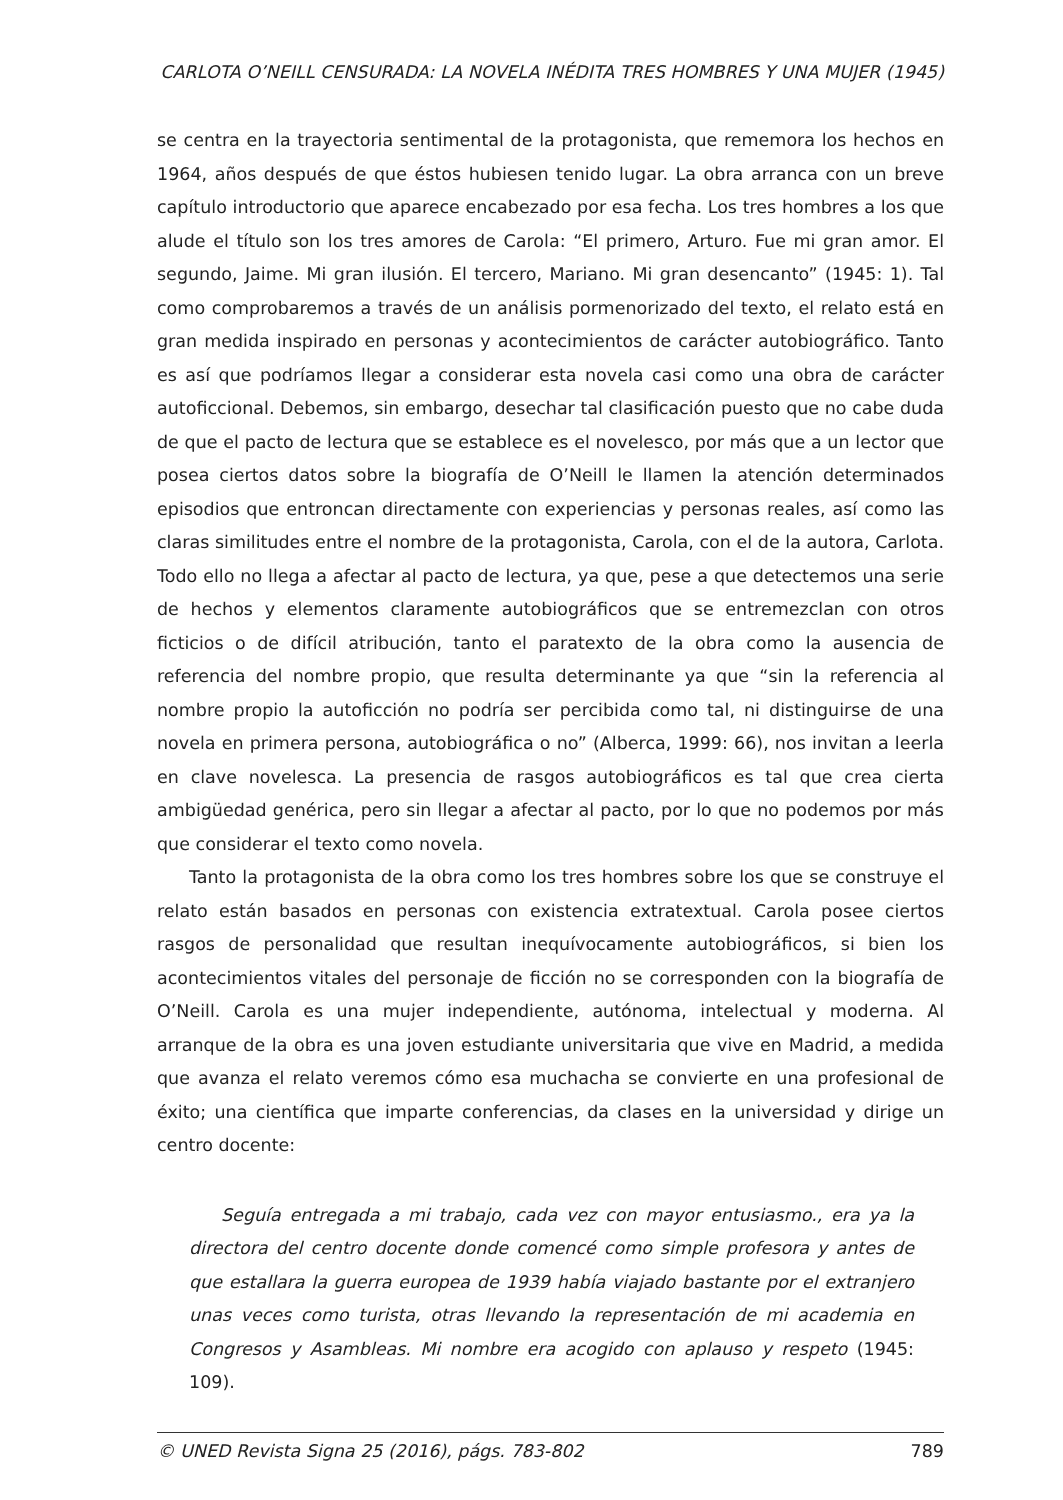CARLOTA O’NEILL CENSURADA: LA NOVELA INÉDITA TRES HOMBRES Y UNA MUJER (1945)
se centra en la trayectoria sentimental de la protagonista, que rememora los hechos en 1964, años después de que éstos hubiesen tenido lugar. La obra arranca con un breve capítulo introductorio que aparece encabezado por esa fecha. Los tres hombres a los que alude el título son los tres amores de Carola: “El primero, Arturo. Fue mi gran amor. El segundo, Jaime. Mi gran ilusión. El tercero, Mariano. Mi gran desencanto” (1945: 1). Tal como comprobaremos a través de un análisis pormenorizado del texto, el relato está en gran medida inspirado en personas y acontecimientos de carácter autobiográfico. Tanto es así que podríamos llegar a considerar esta novela casi como una obra de carácter autoficcional. Debemos, sin embargo, desechar tal clasificación puesto que no cabe duda de que el pacto de lectura que se establece es el novelesco, por más que a un lector que posea ciertos datos sobre la biografía de O’Neill le llamen la atención determinados episodios que entroncan directamente con experiencias y personas reales, así como las claras similitudes entre el nombre de la protagonista, Carola, con el de la autora, Carlota. Todo ello no llega a afectar al pacto de lectura, ya que, pese a que detectemos una serie de hechos y elementos claramente autobiográficos que se entremezclan con otros ficticios o de difícil atribución, tanto el paratexto de la obra como la ausencia de referencia del nombre propio, que resulta determinante ya que “sin la referencia al nombre propio la autoficción no podría ser percibida como tal, ni distinguirse de una novela en primera persona, autobiográfica o no” (Alberca, 1999: 66), nos invitan a leerla en clave novelesca. La presencia de rasgos autobiográficos es tal que crea cierta ambigüedad genérica, pero sin llegar a afectar al pacto, por lo que no podemos por más que considerar el texto como novela.
Tanto la protagonista de la obra como los tres hombres sobre los que se construye el relato están basados en personas con existencia extratextual. Carola posee ciertos rasgos de personalidad que resultan inequívocamente autobiográficos, si bien los acontecimientos vitales del personaje de ficción no se corresponden con la biografía de O’Neill. Carola es una mujer independiente, autónoma, intelectual y moderna. Al arranque de la obra es una joven estudiante universitaria que vive en Madrid, a medida que avanza el relato veremos cómo esa muchacha se convierte en una profesional de éxito; una científica que imparte conferencias, da clases en la universidad y dirige un centro docente:
Seguía entregada a mi trabajo, cada vez con mayor entusiasmo., era ya la directora del centro docente donde comencé como simple profesora y antes de que estallara la guerra europea de 1939 había viajado bastante por el extranjero unas veces como turista, otras llevando la representación de mi academia en Congresos y Asambleas. Mi nombre era acogido con aplauso y respeto (1945: 109).
© UNED Revista Signa 25 (2016), págs. 783-802 789